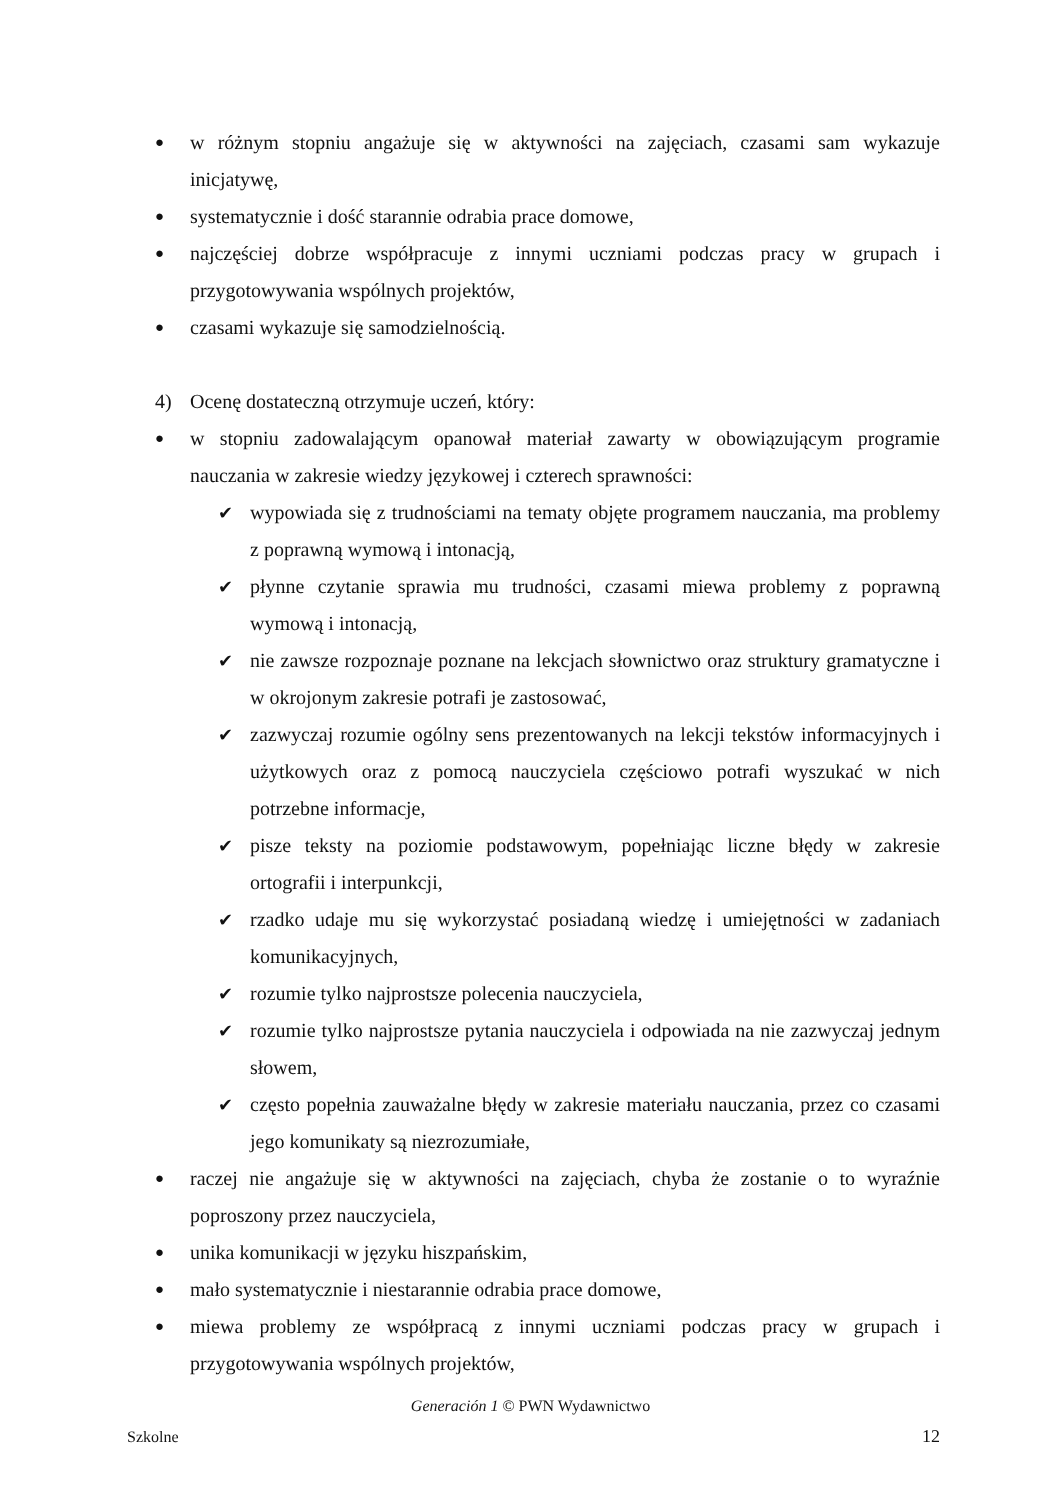● w różnym stopniu angażuje się w aktywności na zajęciach, czasami sam wykazuje inicjatywę,
● systematycznie i dość starannie odrabia prace domowe,
● najczęściej dobrze współpracuje z innymi uczniami podczas pracy w grupach i przygotowywania wspólnych projektów,
● czasami wykazuje się samodzielnością.
4) Ocenę dostateczną otrzymuje uczeń, który:
● w stopniu zadowalającym opanował materiał zawarty w obowiązującym programie nauczania w zakresie wiedzy językowej i czterech sprawności:
✔ wypowiada się z trudnościami na tematy objęte programem nauczania, ma problemy z poprawną wymową i intonacją,
✔ płynne czytanie sprawia mu trudności, czasami miewa problemy z poprawną wymową i intonacją,
✔ nie zawsze rozpoznaje poznane na lekcjach słownictwo oraz struktury gramatyczne i w okrojonym zakresie potrafi je zastosować,
✔ zazwyczaj rozumie ogólny sens prezentowanych na lekcji tekstów informacyjnych i użytkowych oraz z pomocą nauczyciela częściowo potrafi wyszukać w nich potrzebne informacje,
✔ pisze teksty na poziomie podstawowym, popełniając liczne błędy w zakresie ortografii i interpunkcji,
✔ rzadko udaje mu się wykorzystać posiadaną wiedzę i umiejętności w zadaniach komunikacyjnych,
✔ rozumie tylko najprostsze polecenia nauczyciela,
✔ rozumie tylko najprostsze pytania nauczyciela i odpowiada na nie zazwyczaj jednym słowem,
✔ często popełnia zauważalne błędy w zakresie materiału nauczania, przez co czasami jego komunikaty są niezrozumiałe,
● raczej nie angażuje się w aktywności na zajęciach, chyba że zostanie o to wyraźnie poproszony przez nauczyciela,
● unika komunikacji w języku hiszpańskim,
● mało systematycznie i niestarannie odrabia prace domowe,
● miewa problemy ze współpracą z innymi uczniami podczas pracy w grupach i przygotowywania wspólnych projektów,
Generación 1 © PWN Wydawnictwo
Szkolne 12